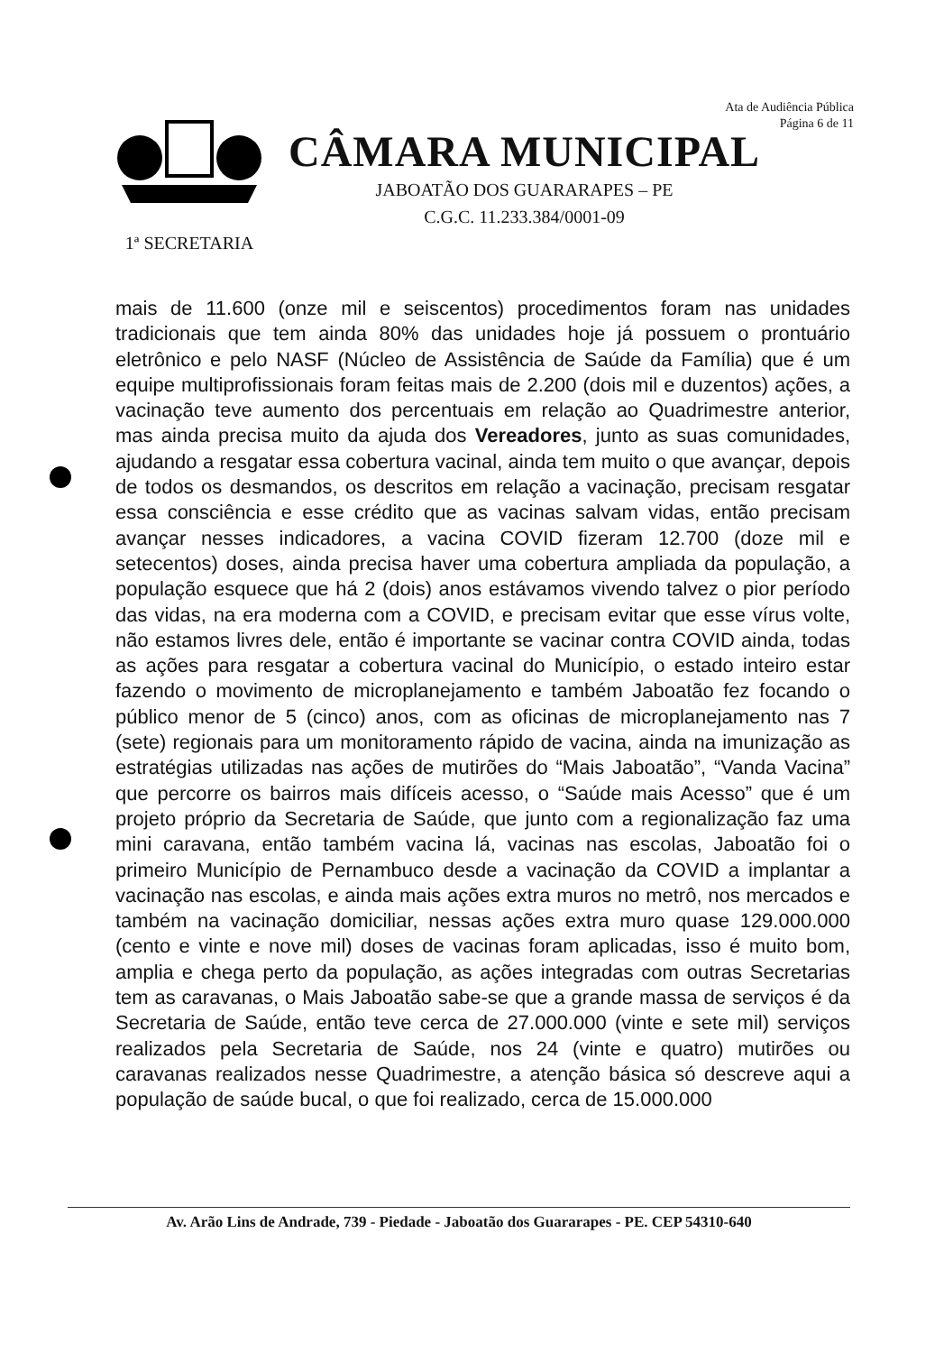Ata de Audiência Pública
Página 6 de 11
1ª SECRETARIA
CÂMARA MUNICIPAL
JABOATÃO DOS GUARARAPES – PE
C.G.C. 11.233.384/0001-09
mais de 11.600 (onze mil e seiscentos) procedimentos foram nas unidades tradicionais que tem ainda 80% das unidades hoje já possuem o prontuário eletrônico e pelo NASF (Núcleo de Assistência de Saúde da Família) que é um equipe multiprofissionais foram feitas mais de 2.200 (dois mil e duzentos) ações, a vacinação teve aumento dos percentuais em relação ao Quadrimestre anterior, mas ainda precisa muito da ajuda dos Vereadores, junto as suas comunidades, ajudando a resgatar essa cobertura vacinal, ainda tem muito o que avançar, depois de todos os desmandos, os descritos em relação a vacinação, precisam resgatar essa consciência e esse crédito que as vacinas salvam vidas, então precisam avançar nesses indicadores, a vacina COVID fizeram 12.700 (doze mil e setecentos) doses, ainda precisa haver uma cobertura ampliada da população, a população esquece que há 2 (dois) anos estávamos vivendo talvez o pior período das vidas, na era moderna com a COVID, e precisam evitar que esse vírus volte, não estamos livres dele, então é importante se vacinar contra COVID ainda, todas as ações para resgatar a cobertura vacinal do Município, o estado inteiro estar fazendo o movimento de microplanejamento e também Jaboatão fez focando o público menor de 5 (cinco) anos, com as oficinas de microplanejamento nas 7 (sete) regionais para um monitoramento rápido de vacina, ainda na imunização as estratégias utilizadas nas ações de mutirões do “Mais Jaboatão”, “Vanda Vacina” que percorre os bairros mais difíceis acesso, o “Saúde mais Acesso” que é um projeto próprio da Secretaria de Saúde, que junto com a regionalização faz uma mini caravana, então também vacina lá, vacinas nas escolas, Jaboatão foi o primeiro Município de Pernambuco desde a vacinação da COVID a implantar a vacinação nas escolas, e ainda mais ações extra muros no metrô, nos mercados e também na vacinação domiciliar, nessas ações extra muro quase 129.000.000 (cento e vinte e nove mil) doses de vacinas foram aplicadas, isso é muito bom, amplia e chega perto da população, as ações integradas com outras Secretarias tem as caravanas, o Mais Jaboatão sabe-se que a grande massa de serviços é da Secretaria de Saúde, então teve cerca de 27.000.000 (vinte e sete mil) serviços realizados pela Secretaria de Saúde, nos 24 (vinte e quatro) mutirões ou caravanas realizados nesse Quadrimestre, a atenção básica só descreve aqui a população de saúde bucal, o que foi realizado, cerca de 15.000.000
Av. Arão Lins de Andrade, 739 - Piedade - Jaboatão dos Guararapes - PE. CEP 54310-640